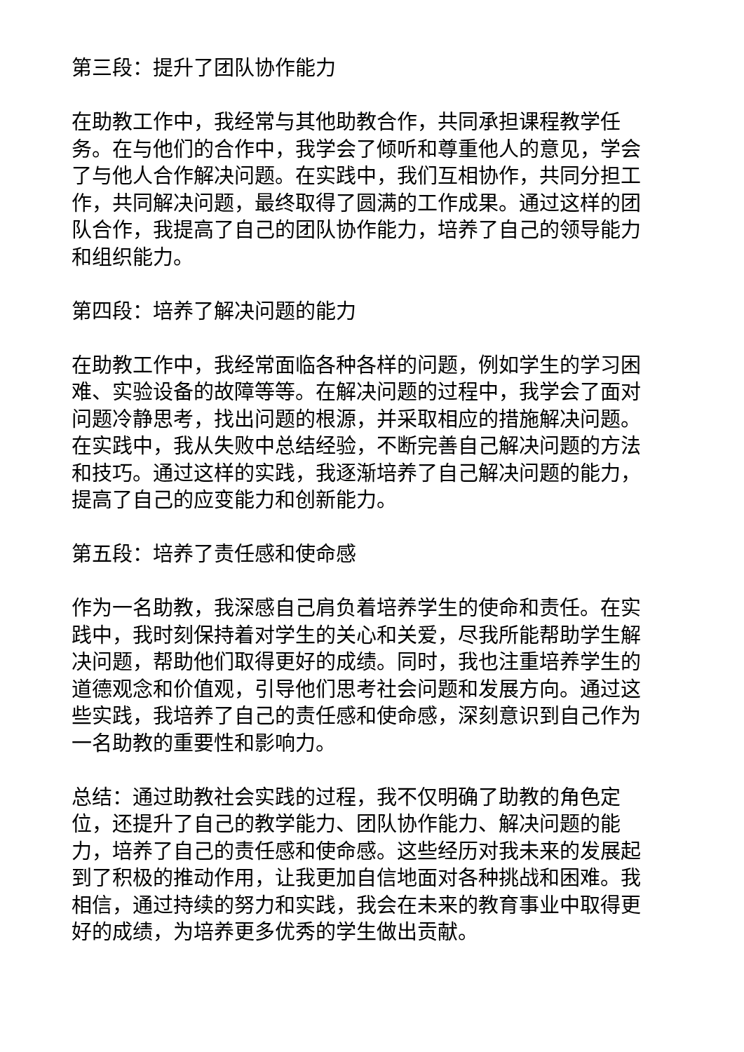第三段：提升了团队协作能力
在助教工作中，我经常与其他助教合作，共同承担课程教学任务。在与他们的合作中，我学会了倾听和尊重他人的意见，学会了与他人合作解决问题。在实践中，我们互相协作，共同分担工作，共同解决问题，最终取得了圆满的工作成果。通过这样的团队合作，我提高了自己的团队协作能力，培养了自己的领导能力和组织能力。
第四段：培养了解决问题的能力
在助教工作中，我经常面临各种各样的问题，例如学生的学习困难、实验设备的故障等等。在解决问题的过程中，我学会了面对问题冷静思考，找出问题的根源，并采取相应的措施解决问题。在实践中，我从失败中总结经验，不断完善自己解决问题的方法和技巧。通过这样的实践，我逐渐培养了自己解决问题的能力，提高了自己的应变能力和创新能力。
第五段：培养了责任感和使命感
作为一名助教，我深感自己肩负着培养学生的使命和责任。在实践中，我时刻保持着对学生的关心和关爱，尽我所能帮助学生解决问题，帮助他们取得更好的成绩。同时，我也注重培养学生的道德观念和价值观，引导他们思考社会问题和发展方向。通过这些实践，我培养了自己的责任感和使命感，深刻意识到自己作为一名助教的重要性和影响力。
总结：通过助教社会实践的过程，我不仅明确了助教的角色定位，还提升了自己的教学能力、团队协作能力、解决问题的能力，培养了自己的责任感和使命感。这些经历对我未来的发展起到了积极的推动作用，让我更加自信地面对各种挑战和困难。我相信，通过持续的努力和实践，我会在未来的教育事业中取得更好的成绩，为培养更多优秀的学生做出贡献。